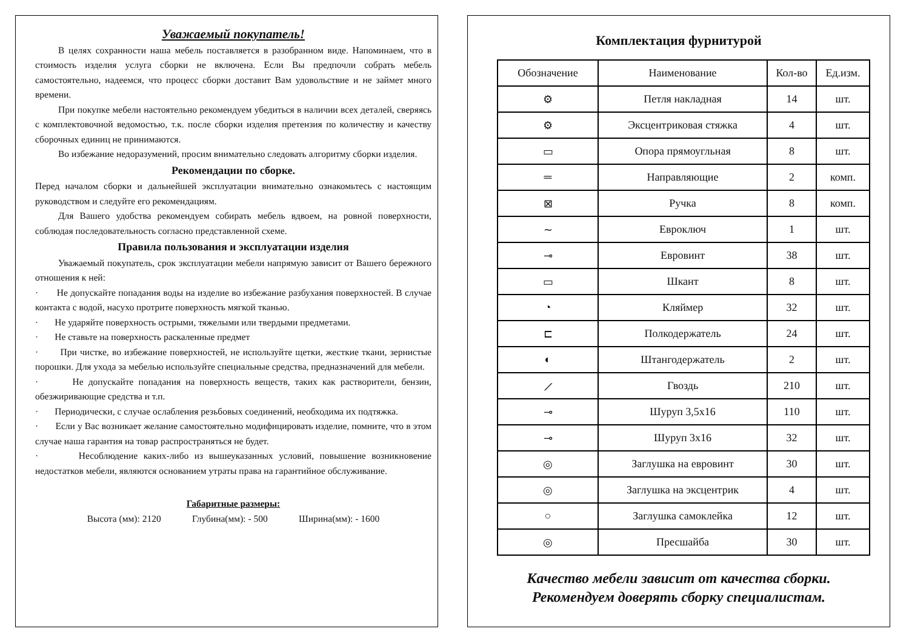Уважаемый покупатель!
В целях сохранности наша мебель поставляется в разобранном виде. Напоминаем, что в стоимость изделия услуга сборки не включена. Если Вы предпочли собрать мебель самостоятельно, надеемся, что процесс сборки доставит Вам удовольствие и не займет много времени.
При покупке мебели настоятельно рекомендуем убедиться в наличии всех деталей, сверяясь с комплектовочной ведомостью, т.к. после сборки изделия претензия по количеству и качеству сборочных единиц не принимаются.
Во избежание недоразумений, просим внимательно следовать алгоритму сборки изделия.
Рекомендации по сборке.
Перед началом сборки и дальнейшей эксплуатации внимательно ознакомьтесь с настоящим руководством и следуйте его рекомендациям.
Для Вашего удобства рекомендуем собирать мебель вдвоем, на ровной поверхности, соблюдая последовательность согласно представленной схеме.
Правила пользования и эксплуатации изделия
Уважаемый покупатель, срок эксплуатации мебели напрямую зависит от Вашего бережного отношения к ней:
· Не допускайте попадания воды на изделие во избежание разбухания поверхностей. В случае контакта с водой, насухо протрите поверхность мягкой тканью.
· Не ударяйте поверхность острыми, тяжелыми или твердыми предметами.
· Не ставьте на поверхность раскаленные предмет
· При чистке, во избежание поверхностей, не используйте щетки, жесткие ткани, зернистые порошки. Для ухода за мебелью используйте специальные средства, предназначений для мебели.
· Не допускайте попадания на поверхность веществ, таких как растворители, бензин, обезжиривающие средства и т.п.
· Периодически, с случае ослабления резьбовых соединений, необходима их подтяжка.
· Если у Вас возникает желание самостоятельно модифицировать изделие, помните, что в этом случае наша гарантия на товар распространяться не будет.
· Несоблюдение каких-либо из вышеуказанных условий, повышение возникновение недостатков мебели, являются основанием утраты права на гарантийное обслуживание.
Габаритные размеры:
Высота (мм): 2120 Глубина(мм): - 500 Ширина(мм): - 1600
Комплектация фурнитурой
| Обозначение | Наименование | Кол-во | Ед.изм. |
| --- | --- | --- | --- |
| ⚙ | Петля накладная | 14 | шт. |
| ⚙ | Эксцентриковая стяжка | 4 | шт. |
| ▭ | Опора прямоугльная | 8 | шт. |
| ═ | Направляющие | 2 | комп. |
| ⊠ | Ручка | 8 | комп. |
| ∼ | Евроключ | 1 | шт. |
| ⊸ | Евровинт | 38 | шт. |
| ▭ | Шкант | 8 | шт. |
| ◔ | Кляймер | 32 | шт. |
| ⊏ | Полкодержатель | 24 | шт. |
| ◐ | Штангодержатель | 2 | шт. |
| ⟋ | Гвоздь | 210 | шт. |
| ⊸ | Шуруп 3,5х16 | 110 | шт. |
| ⊸ | Шуруп 3х16 | 32 | шт. |
| ◎ | Заглушка на евровинт | 30 | шт. |
| ◎ | Заглушка на эксцентрик | 4 | шт. |
| ○ | Заглушка самоклейка | 12 | шт. |
| ◎ | Пресшайба | 30 | шт. |
Качество мебели зависит от качества сборки.
Рекомендуем доверять сборку специалистам.